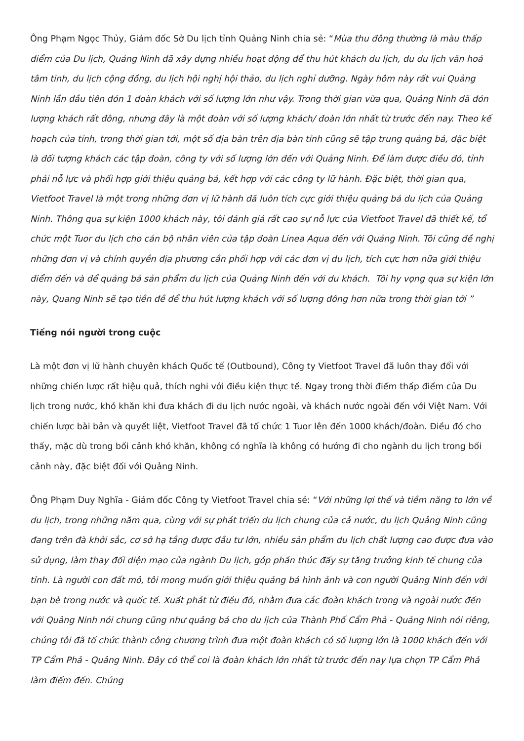Ông Phạm Ngọc Thủy, Giám đốc Sở Du lịch tỉnh Quảng Ninh chia sẻ: “Mùa thu đông thường là màu thấp điểm của Du lịch, Quảng Ninh đã xây dựng nhiều hoạt động để thu hút khách du lịch, du du lịch văn hoá tâm tinh, du lịch cộng đồng, du lịch hội nghị hội thảo, du lịch nghỉ dưỡng. Ngày hôm này rất vui Quảng Ninh lần đầu tiên đón 1 đoàn khách với số lượng lớn như vậy. Trong thời gian vừa qua, Quảng Ninh đã đón lượng khách rất đông, nhưng đây là một đoàn với số lượng khách/ đoàn lớn nhất từ trước đến nay. Theo kế hoạch của tỉnh, trong thời gian tới, một số địa bàn trên địa bàn tỉnh cũng sẽ tập trung quảng bá, đặc biệt là đối tượng khách các tập đoàn, công ty với số lượng lớn đến với Quảng Ninh. Để làm được điều đó, tỉnh phải nỗ lực và phối hợp giới thiệu quảng bá, kết hợp với các công ty lữ hành. Đặc biệt, thời gian qua, Vietfoot Travel là một trong những đơn vị lữ hành đã luôn tích cực giới thiệu quảng bá du lịch của Quảng Ninh. Thông qua sự kiện 1000 khách này, tôi đánh giá rất cao sự nỗ lực của Vietfoot Travel đã thiết kế, tổ chức một Tuor du lịch cho cán bộ nhân viên của tập đoàn Linea Aqua đến với Quảng Ninh. Tôi cũng đề nghị những đơn vị và chính quyền địa phương cần phối hợp với các đơn vị du lịch, tích cực hơn nữa giới thiệu điểm đến và để quảng bá sản phẩm du lịch của Quảng Ninh đến với du khách. Tôi hy vọng qua sự kiện lớn này, Quang Ninh sẽ tạo tiền đề để thu hút lượng khách với số lượng đông hơn nữa trong thời gian tới ”
Tiếng nói người trong cuộc
Là một đơn vị lữ hành chuyên khách Quốc tế (Outbound), Công ty Vietfoot Travel đã luôn thay đổi với những chiến lược rất hiệu quả, thích nghi với điều kiện thực tế. Ngay trong thời điểm thấp điểm của Du lịch trong nước, khó khăn khi đưa khách đi du lịch nước ngoài, và khách nước ngoài đến với Việt Nam. Với chiến lược bài bản và quyết liệt, Vietfoot Travel đã tổ chức 1 Tuor lên đến 1000 khách/đoàn. Điều đó cho thấy, mặc dù trong bối cảnh khó khăn, không có nghĩa là không có hướng đi cho ngành du lịch trong bối cảnh này, đặc biệt đối với Quảng Ninh.
Ông Phạm Duy Nghĩa - Giám đốc Công ty Vietfoot Travel chia sẻ: “Với những lợi thế và tiềm năng to lớn về du lịch, trong những năm qua, cùng với sự phát triển du lịch chung của cả nước, du lịch Quảng Ninh cũng đang trên đà khởi sắc, cơ sở hạ tầng được đầu tư lớn, nhiều sản phẩm du lịch chất lượng cao được đưa vào sử dụng, làm thay đổi diện mạo của ngành Du lịch, góp phần thúc đẩy sự tăng trưởng kinh tế chung của tỉnh. Là người con đất mỏ, tôi mong muốn giới thiệu quảng bá hình ảnh và con người Quảng Ninh đến với bạn bè trong nước và quốc tế. Xuất phát từ điều đó, nhằm đưa các đoàn khách trong và ngoài nước đến với Quảng Ninh nói chung cũng như quảng bá cho du lịch của Thành Phố Cẩm Phả - Quảng Ninh nói riêng, chúng tôi đã tổ chức thành công chương trình đưa một đoàn khách có số lượng lớn là 1000 khách đến với TP Cẩm Phả - Quảng Ninh. Đây có thể coi là đoàn khách lớn nhất từ trước đến nay lựa chọn TP Cẩm Phả làm điểm đến. Chúng